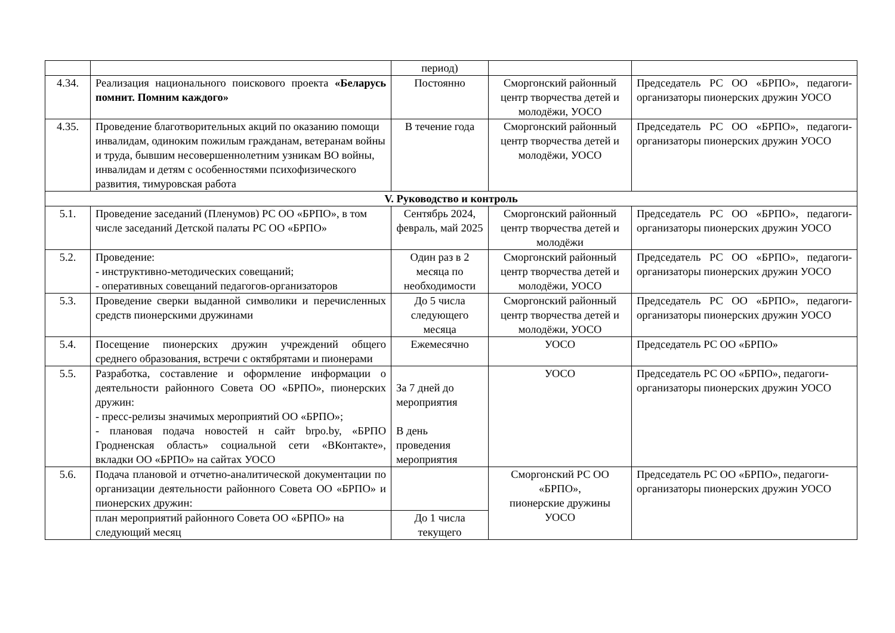| | | период) | | |
| 4.34. | Реализация национального поискового проекта «Беларусь помнит. Помним каждого» | Постоянно | Сморгонский районный центр творчества детей и молодёжи, УОСО | Председатель РС ОО «БРПО», педагоги-организаторы пионерских дружин УОСО |
| 4.35. | Проведение благотворительных акций по оказанию помощи инвалидам, одиноким пожилым гражданам, ветеранам войны и труда, бывшим несовершеннолетним узникам ВО войны, инвалидам и детям с особенностями психофизического развития, тимуровская работа | В течение года | Сморгонский районный центр творчества детей и молодёжи, УОСО | Председатель РС ОО «БРПО», педагоги-организаторы пионерских дружин УОСО |
| V. Руководство и контроль | | | | |
| 5.1. | Проведение заседаний (Пленумов) РС ОО «БРПО», в том числе заседаний Детской палаты РС ОО «БРПО» | Сентябрь 2024, февраль, май 2025 | Сморгонский районный центр творчества детей и молодёжи | Председатель РС ОО «БРПО», педагоги-организаторы пионерских дружин УОСО |
| 5.2. | Проведение: - инструктивно-методических совещаний; - оперативных совещаний педагогов-организаторов | Один раз в 2 месяца по необходимости | Сморгонский районный центр творчества детей и молодёжи, УОСО | Председатель РС ОО «БРПО», педагоги-организаторы пионерских дружин УОСО |
| 5.3. | Проведение сверки выданной символики и перечисленных средств пионерскими дружинами | До 5 числа следующего месяца | Сморгонский районный центр творчества детей и молодёжи, УОСО | Председатель РС ОО «БРПО», педагоги-организаторы пионерских дружин УОСО |
| 5.4. | Посещение пионерских дружин учреждений общего среднего образования, встречи с октябрятами и пионерами | Ежемесячно | УОСО | Председатель РС ОО «БРПО» |
| 5.5. | Разработка, составление и оформление информации о деятельности районного Совета ОО «БРПО», пионерских дружин: - пресс-релизы значимых мероприятий ОО «БРПО»; - плановая подача новостей н сайт brpo.by, «БРПО Гродненская область» социальной сети «ВКонтакте», вкладки ОО «БРПО» на сайтах УОСО | За 7 дней до мероприятия В день проведения мероприятия | УОСО | Председатель РС ОО «БРПО», педагоги-организаторы пионерских дружин УОСО |
| 5.6. | Подача плановой и отчетно-аналитической документации по организации деятельности районного Совета ОО «БРПО» и пионерских дружин: | | Сморгонский РС ОО «БРПО», пионерские дружины УОСО | Председатель РС ОО «БРПО», педагоги-организаторы пионерских дружин УОСО |
| | план мероприятий районного Совета ОО «БРПО» на следующий месяц | До 1 числа текущего | | |